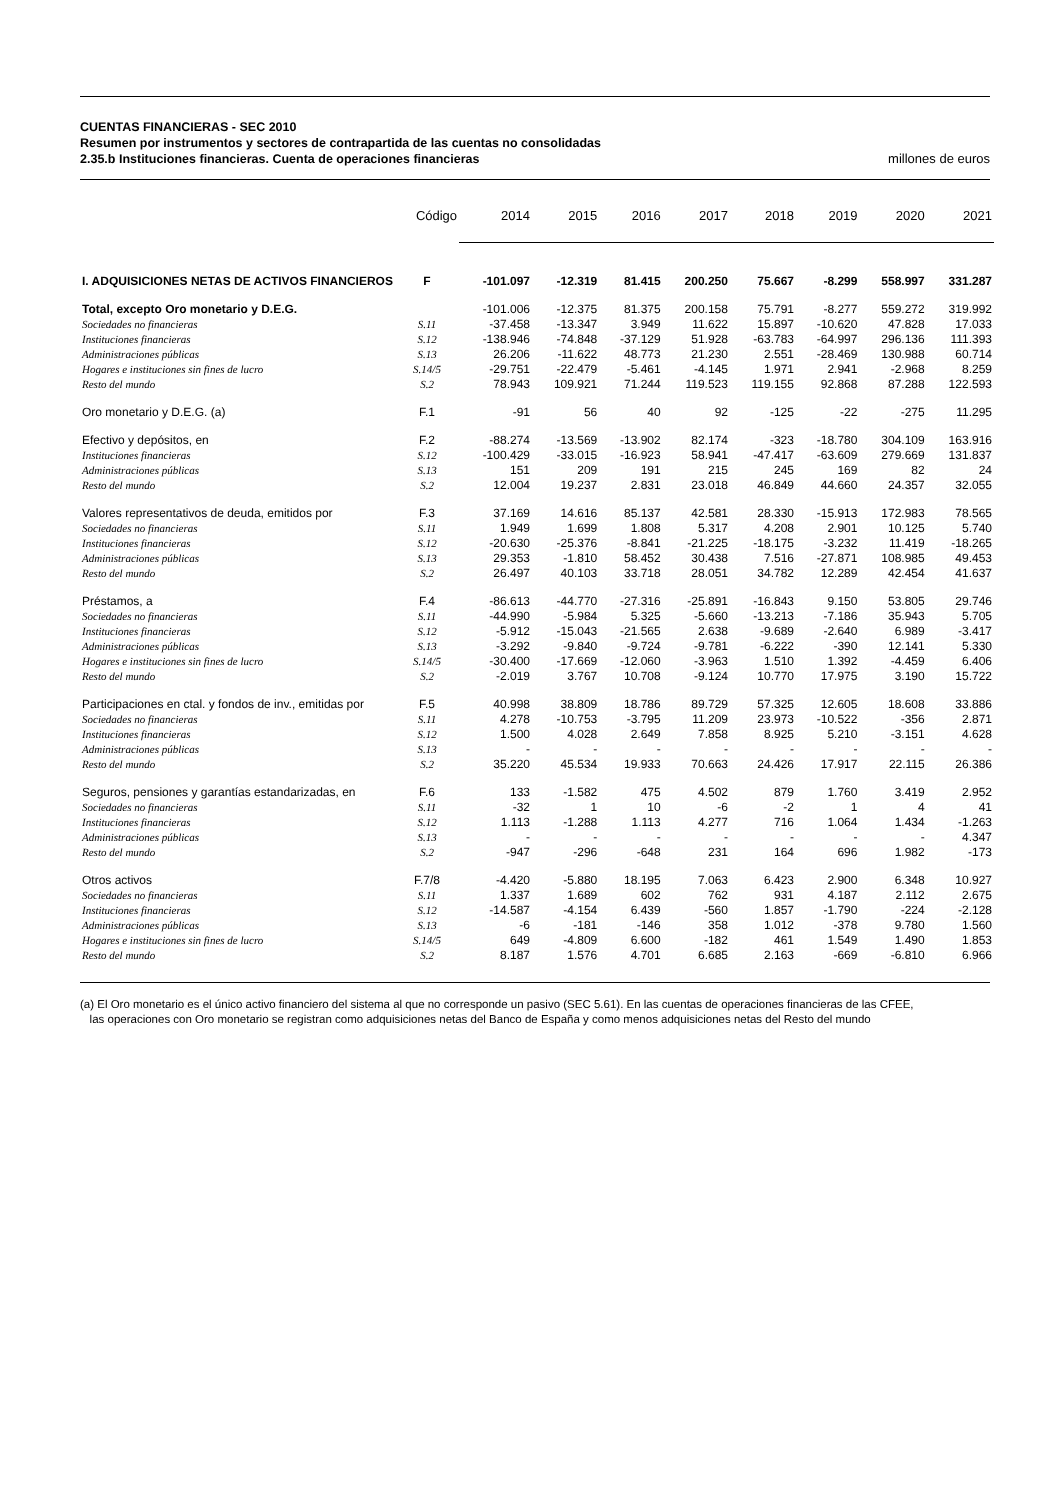CUENTAS FINANCIERAS - SEC 2010
Resumen por instrumentos y sectores de contrapartida de las cuentas no consolidadas
2.35.b Instituciones financieras. Cuenta de operaciones financieras millones de euros
| | Código | 2014 | 2015 | 2016 | 2017 | 2018 | 2019 | 2020 | 2021 |
| --- | --- | --- | --- | --- | --- | --- | --- | --- | --- |
| I. ADQUISICIONES NETAS DE ACTIVOS FINANCIEROS | F | -101.097 | -12.319 | 81.415 | 200.250 | 75.667 | -8.299 | 558.997 | 331.287 |
| Total, excepto Oro monetario y D.E.G. | | -101.006 | -12.375 | 81.375 | 200.158 | 75.791 | -8.277 | 559.272 | 319.992 |
| Sociedades no financieras | S.11 | -37.458 | -13.347 | 3.949 | 11.622 | 15.897 | -10.620 | 47.828 | 17.033 |
| Instituciones financieras | S.12 | -138.946 | -74.848 | -37.129 | 51.928 | -63.783 | -64.997 | 296.136 | 111.393 |
| Administraciones públicas | S.13 | 26.206 | -11.622 | 48.773 | 21.230 | 2.551 | -28.469 | 130.988 | 60.714 |
| Hogares e instituciones sin fines de lucro | S.14/5 | -29.751 | -22.479 | -5.461 | -4.145 | 1.971 | 2.941 | -2.968 | 8.259 |
| Resto del mundo | S.2 | 78.943 | 109.921 | 71.244 | 119.523 | 119.155 | 92.868 | 87.288 | 122.593 |
| Oro monetario y D.E.G. (a) | F.1 | -91 | 56 | 40 | 92 | -125 | -22 | -275 | 11.295 |
| Efectivo y depósitos, en | F.2 | -88.274 | -13.569 | -13.902 | 82.174 | -323 | -18.780 | 304.109 | 163.916 |
| Instituciones financieras | S.12 | -100.429 | -33.015 | -16.923 | 58.941 | -47.417 | -63.609 | 279.669 | 131.837 |
| Administraciones públicas | S.13 | 151 | 209 | 191 | 215 | 245 | 169 | 82 | 24 |
| Resto del mundo | S.2 | 12.004 | 19.237 | 2.831 | 23.018 | 46.849 | 44.660 | 24.357 | 32.055 |
| Valores representativos de deuda, emitidos por | F.3 | 37.169 | 14.616 | 85.137 | 42.581 | 28.330 | -15.913 | 172.983 | 78.565 |
| Sociedades no financieras | S.11 | 1.949 | 1.699 | 1.808 | 5.317 | 4.208 | 2.901 | 10.125 | 5.740 |
| Instituciones financieras | S.12 | -20.630 | -25.376 | -8.841 | -21.225 | -18.175 | -3.232 | 11.419 | -18.265 |
| Administraciones públicas | S.13 | 29.353 | -1.810 | 58.452 | 30.438 | 7.516 | -27.871 | 108.985 | 49.453 |
| Resto del mundo | S.2 | 26.497 | 40.103 | 33.718 | 28.051 | 34.782 | 12.289 | 42.454 | 41.637 |
| Préstamos, a | F.4 | -86.613 | -44.770 | -27.316 | -25.891 | -16.843 | 9.150 | 53.805 | 29.746 |
| Sociedades no financieras | S.11 | -44.990 | -5.984 | 5.325 | -5.660 | -13.213 | -7.186 | 35.943 | 5.705 |
| Instituciones financieras | S.12 | -5.912 | -15.043 | -21.565 | 2.638 | -9.689 | -2.640 | 6.989 | -3.417 |
| Administraciones públicas | S.13 | -3.292 | -9.840 | -9.724 | -9.781 | -6.222 | -390 | 12.141 | 5.330 |
| Hogares e instituciones sin fines de lucro | S.14/5 | -30.400 | -17.669 | -12.060 | -3.963 | 1.510 | 1.392 | -4.459 | 6.406 |
| Resto del mundo | S.2 | -2.019 | 3.767 | 10.708 | -9.124 | 10.770 | 17.975 | 3.190 | 15.722 |
| Participaciones en ctal. y fondos de inv., emitidas por | F.5 | 40.998 | 38.809 | 18.786 | 89.729 | 57.325 | 12.605 | 18.608 | 33.886 |
| Sociedades no financieras | S.11 | 4.278 | -10.753 | -3.795 | 11.209 | 23.973 | -10.522 | -356 | 2.871 |
| Instituciones financieras | S.12 | 1.500 | 4.028 | 2.649 | 7.858 | 8.925 | 5.210 | -3.151 | 4.628 |
| Administraciones públicas | S.13 | - | - | - | - | - | - | - | - |
| Resto del mundo | S.2 | 35.220 | 45.534 | 19.933 | 70.663 | 24.426 | 17.917 | 22.115 | 26.386 |
| Seguros, pensiones y garantías estandarizadas, en | F.6 | 133 | -1.582 | 475 | 4.502 | 879 | 1.760 | 3.419 | 2.952 |
| Sociedades no financieras | S.11 | -32 | 1 | 10 | -6 | -2 | 1 | 4 | 41 |
| Instituciones financieras | S.12 | 1.113 | -1.288 | 1.113 | 4.277 | 716 | 1.064 | 1.434 | -1.263 |
| Administraciones públicas | S.13 | - | - | - | - | - | - | - | 4.347 |
| Resto del mundo | S.2 | -947 | -296 | -648 | 231 | 164 | 696 | 1.982 | -173 |
| Otros activos | F.7/8 | -4.420 | -5.880 | 18.195 | 7.063 | 6.423 | 2.900 | 6.348 | 10.927 |
| Sociedades no financieras | S.11 | 1.337 | 1.689 | 602 | 762 | 931 | 4.187 | 2.112 | 2.675 |
| Instituciones financieras | S.12 | -14.587 | -4.154 | 6.439 | -560 | 1.857 | -1.790 | -224 | -2.128 |
| Administraciones públicas | S.13 | -6 | -181 | -146 | 358 | 1.012 | -378 | 9.780 | 1.560 |
| Hogares e instituciones sin fines de lucro | S.14/5 | 649 | -4.809 | 6.600 | -182 | 461 | 1.549 | 1.490 | 1.853 |
| Resto del mundo | S.2 | 8.187 | 1.576 | 4.701 | 6.685 | 2.163 | -669 | -6.810 | 6.966 |
(a) El Oro monetario es el único activo financiero del sistema al que no corresponde un pasivo (SEC 5.61). En las cuentas de operaciones financieras de las CFEE,
las operaciones con Oro monetario se registran como adquisiciones netas del Banco de España y como menos adquisiciones netas del Resto del mundo